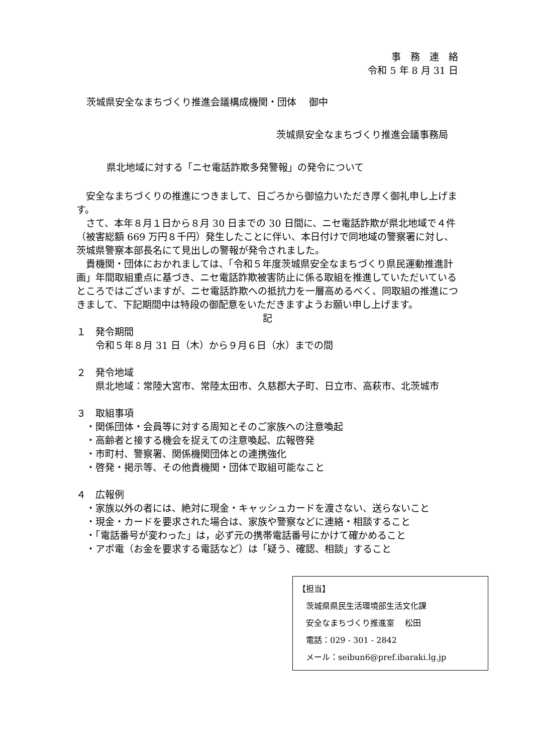事　務　連　絡
令和 5 年 8 月 31 日
茨城県安全なまちづくり推進会議構成機関・団体　 御中
茨城県安全なまちづくり推進会議事務局
県北地域に対する「ニセ電話詐欺多発警報」の発令について
　安全なまちづくりの推進につきまして、日ごろから御協力いただき厚く御礼申し上げます。
　さて、本年８月１日から８月 30 日までの 30 日間に、ニセ電話詐欺が県北地域で４件（被害総額 669 万円８千円）発生したことに伴い、本日付けで同地域の警察署に対し、茨城県警察本部長名にて見出しの警報が発令されました。
　貴機関・団体におかれましては、「令和５年度茨城県安全なまちづくり県民運動推進計画」年間取組重点に基づき、ニセ電話詐欺被害防止に係る取組を推進していただいているところではございますが、ニセ電話詐欺への抵抗力を一層高めるべく、同取組の推進につきまして、下記期間中は特段の御配意をいただきますようお願い申し上げます。
記
１　発令期間
　　令和５年８月 31 日（木）から９月６日（水）までの間
２　発令地域
　　県北地域：常陸大宮市、常陸太田市、久慈郡大子町、日立市、高萩市、北茨城市
３　取組事項
　・関係団体・会員等に対する周知とそのご家族への注意喚起
　・高齢者と接する機会を捉えての注意喚起、広報啓発
　・市町村、警察署、関係機関団体との連携強化
　・啓発・掲示等、その他貴機関・団体で取組可能なこと
４　広報例
　・家族以外の者には、絶対に現金・キャッシュカードを渡さない、送らないこと
　・現金・カードを要求された場合は、家族や警察などに連絡・相談すること
　・「電話番号が変わった」は，必ず元の携帯電話番号にかけて確かめること
　・アポ電（お金を要求する電話など）は「疑う、確認、相談」すること
【担当】
　茨城県県民生活環境部生活文化課
　安全なまちづくり推進室　 松田
　電話：029 - 301 - 2842
　メール：seibun6@pref.ibaraki.lg.jp